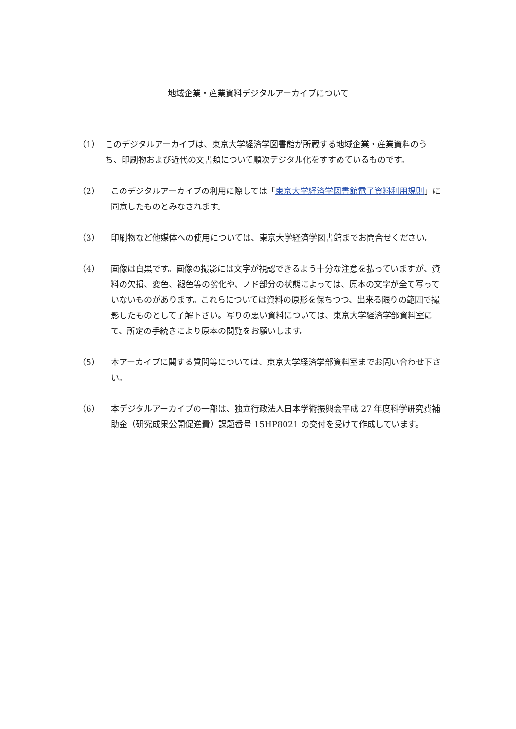地域企業・産業資料デジタルアーカイブについて
（1） このデジタルアーカイブは、東京大学経済学図書館が所蔵する地域企業・産業資料のうち、印刷物および近代の文書類について順次デジタル化をすすめているものです。
（2） このデジタルアーカイブの利用に際しては「東京大学経済学図書館電子資料利用規則」に同意したものとみなされます。
（3） 印刷物など他媒体への使用については、東京大学経済学図書館までお問合せください。
（4） 画像は白黒です。画像の撮影には文字が視認できるよう十分な注意を払っていますが、資料の欠損、変色、褪色等の劣化や、ノド部分の状態によっては、原本の文字が全て写っていないものがあります。これらについては資料の原形を保ちつつ、出来る限りの範囲で撮影したものとして了解下さい。写りの悪い資料については、東京大学経済学部資料室にて、所定の手続きにより原本の閲覧をお願いします。
（5） 本アーカイブに関する質問等については、東京大学経済学部資料室までお問い合わせ下さい。
（6） 本デジタルアーカイブの一部は、独立行政法人日本学術振興会平成 27 年度科学研究費補助金（研究成果公開促進費）課題番号 15HP8021 の交付を受けて作成しています。